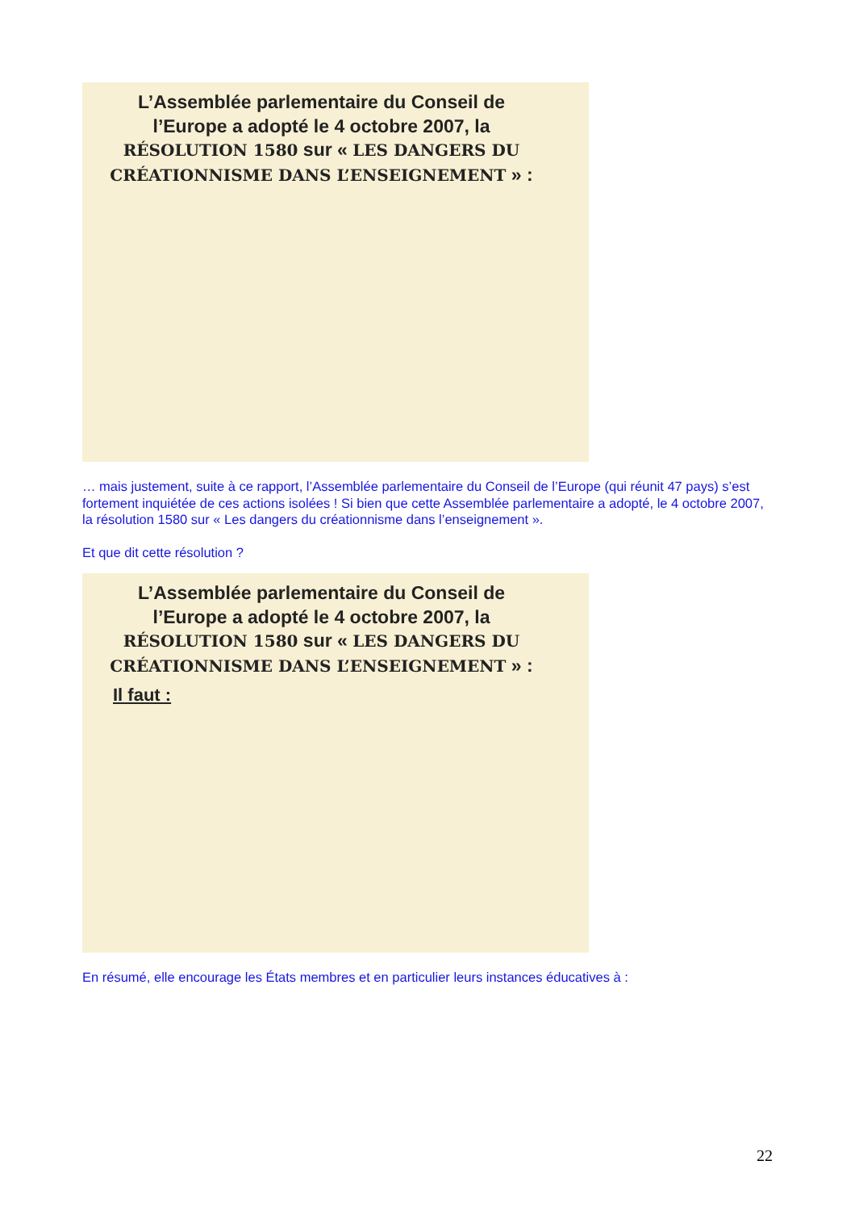L’Assemblée parlementaire du Conseil de l’Europe a adopté le 4 octobre 2007, la RÉSOLUTION 1580 sur « LES DANGERS DU CRÉATIONNISME DANS L’ENSEIGNEMENT » :
… mais justement, suite à ce rapport, l’Assemblée parlementaire du Conseil de l’Europe (qui réunit 47 pays) s’est fortement inquiétée de ces actions isolées ! Si bien que cette Assemblée parlementaire a adopté, le 4 octobre 2007, la résolution 1580 sur « Les dangers du créationnisme dans l’enseignement ».
Et que dit cette résolution ?
L’Assemblée parlementaire du Conseil de l’Europe a adopté le 4 octobre 2007, la RÉSOLUTION 1580 sur « LES DANGERS DU CRÉATIONNISME DANS L’ENSEIGNEMENT » :
Il faut :
En résumé, elle encourage les États membres et en particulier leurs instances éducatives à :
22